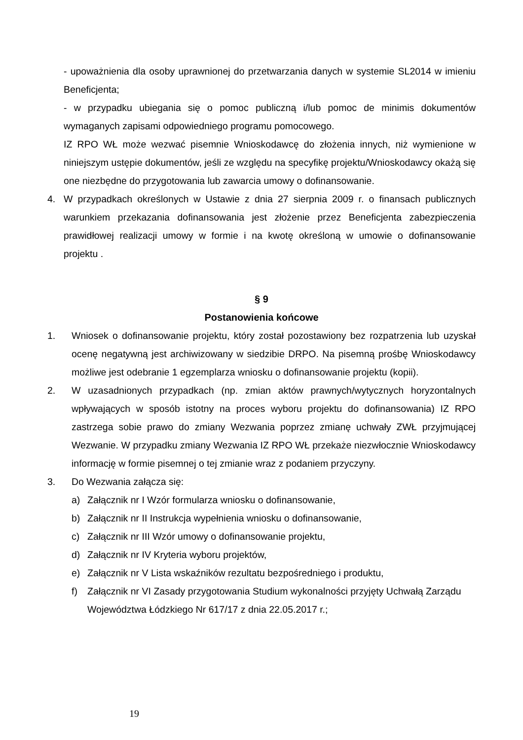- upoważnienia dla osoby uprawnionej do przetwarzania danych w systemie SL2014 w imieniu Beneficjenta;
- w przypadku ubiegania się o pomoc publiczną i/lub pomoc de minimis dokumentów wymaganych zapisami odpowiedniego programu pomocowego.
IZ RPO WŁ może wezwać pisemnie Wnioskodawcę do złożenia innych, niż wymienione w niniejszym ustępie dokumentów, jeśli ze względu na specyfikę projektu/Wnioskodawcy okażą się one niezbędne do przygotowania lub zawarcia umowy o dofinansowanie.
4. W przypadkach określonych w Ustawie z dnia 27 sierpnia 2009 r. o finansach publicznych warunkiem przekazania dofinansowania jest złożenie przez Beneficjenta zabezpieczenia prawidłowej realizacji umowy w formie i na kwotę określoną w umowie o dofinansowanie projektu .
§ 9
Postanowienia końcowe
1. Wniosek o dofinansowanie projektu, który został pozostawiony bez rozpatrzenia lub uzyskał ocenę negatywną jest archiwizowany w siedzibie DRPO. Na pisemną prośbę Wnioskodawcy możliwe jest odebranie 1 egzemplarza wniosku o dofinansowanie projektu (kopii).
2. W uzasadnionych przypadkach (np. zmian aktów prawnych/wytycznych horyzontalnych wpływających w sposób istotny na proces wyboru projektu do dofinansowania) IZ RPO zastrzega sobie prawo do zmiany Wezwania poprzez zmianę uchwały ZWŁ przyjmującej Wezwanie. W przypadku zmiany Wezwania IZ RPO WŁ przekaże niezwłocznie Wnioskodawcy informację w formie pisemnej o tej zmianie wraz z podaniem przyczyny.
3. Do Wezwania załącza się:
a) Załącznik nr I Wzór formularza wniosku o dofinansowanie,
b) Załącznik nr II Instrukcja wypełnienia wniosku o dofinansowanie,
c) Załącznik nr III Wzór umowy o dofinansowanie projektu,
d) Załącznik nr IV Kryteria wyboru projektów,
e) Załącznik nr V Lista wskaźników rezultatu bezpośredniego i produktu,
f) Załącznik nr VI Zasady przygotowania Studium wykonalności przyjęty Uchwałą Zarządu Województwa Łódzkiego Nr 617/17 z dnia 22.05.2017 r.;
19